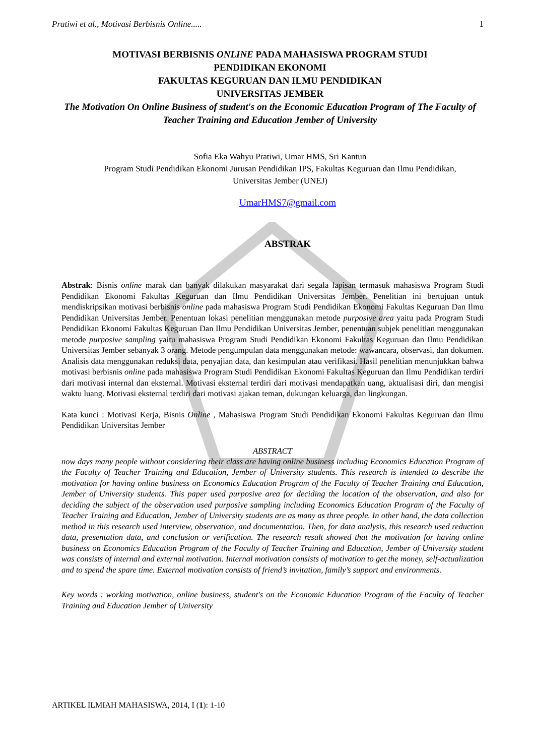Pratiwi et al., Motivasi Berbisnis Online..... 1
MOTIVASI BERBISNIS ONLINE PADA MAHASISWA PROGRAM STUDI
PENDIDIKAN EKONOMI
FAKULTAS KEGURUAN DAN ILMU PENDIDIKAN
UNIVERSITAS JEMBER
The Motivation On Online Business of student's on the Economic Education Program of The Faculty of Teacher Training and Education Jember of University
Sofia Eka Wahyu Pratiwi, Umar HMS, Sri Kantun
Program Studi Pendidikan Ekonomi Jurusan Pendidikan IPS, Fakultas Keguruan dan Ilmu Pendidikan,
Universitas Jember (UNEJ)
UmarHMS7@gmail.com
ABSTRAK
Abstrak: Bisnis online marak dan banyak dilakukan masyarakat dari segala lapisan termasuk mahasiswa Program Studi Pendidikan Ekonomi Fakultas Keguruan dan Ilmu Pendidikan Universitas Jember. Penelitian ini bertujuan untuk mendiskripsikan motivasi berbisnis online pada mahasiswa Program Studi Pendidikan Ekonomi Fakultas Keguruan Dan Ilmu Pendidikan Universitas Jember. Penentuan lokasi penelitian menggunakan metode purposive area yaitu pada Program Studi Pendidikan Ekonomi Fakultas Keguruan Dan Ilmu Pendidikan Universitas Jember, penentuan subjek penelitian menggunakan metode purposive sampling yaitu mahasiswa Program Studi Pendidikan Ekonomi Fakultas Keguruan dan Ilmu Pendidikan Universitas Jember sebanyak 3 orang. Metode pengumpulan data menggunakan metode: wawancara, observasi, dan dokumen. Analisis data menggunakan reduksi data, penyajian data, dan kesimpulan atau verifikasi. Hasil penelitian menunjukkan bahwa motivasi berbisnis online pada mahasiswa Program Studi Pendidikan Ekonomi Fakultas Keguruan dan Ilmu Pendidikan terdiri dari motivasi internal dan eksternal. Motivasi eksternal terdiri dari motivasi mendapatkan uang, aktualisasi diri, dan mengisi waktu luang. Motivasi eksternal terdiri dari motivasi ajakan teman, dukungan keluarga, dan lingkungan.
Kata kunci : Motivasi Kerja, Bisnis Online , Mahasiswa Program Studi Pendidikan Ekonomi Fakultas Keguruan dan Ilmu Pendidikan Universitas Jember
ABSTRACT
now days many people without considering their class are having online business including Economics Education Program of the Faculty of Teacher Training and Education, Jember of University students. This research is intended to describe the motivation for having online business on Economics Education Program of the Faculty of Teacher Training and Education, Jember of University students. This paper used purposive area for deciding the location of the observation, and also for deciding the subject of the observation used purposive sampling including Economics Education Program of the Faculty of Teacher Training and Education, Jember of University students are as many as three people. In other hand, the data collection method in this research used interview, observation, and documentation. Then, for data analysis, this research used reduction data, presentation data, and conclusion or verification. The research result showed that the motivation for having online business on Economics Education Program of the Faculty of Teacher Training and Education, Jember of University student was consists of internal and external motivation. Internal motivation consists of motivation to get the money, self-actualization and to spend the spare time. External motivation consists of friend’s invitation, family’s support and environments.
Key words : working motivation, online business, student's on the Economic Education Program of the Faculty of Teacher Training and Education Jember of University
ARTIKEL ILMIAH MAHASISWA, 2014, I (1): 1-10